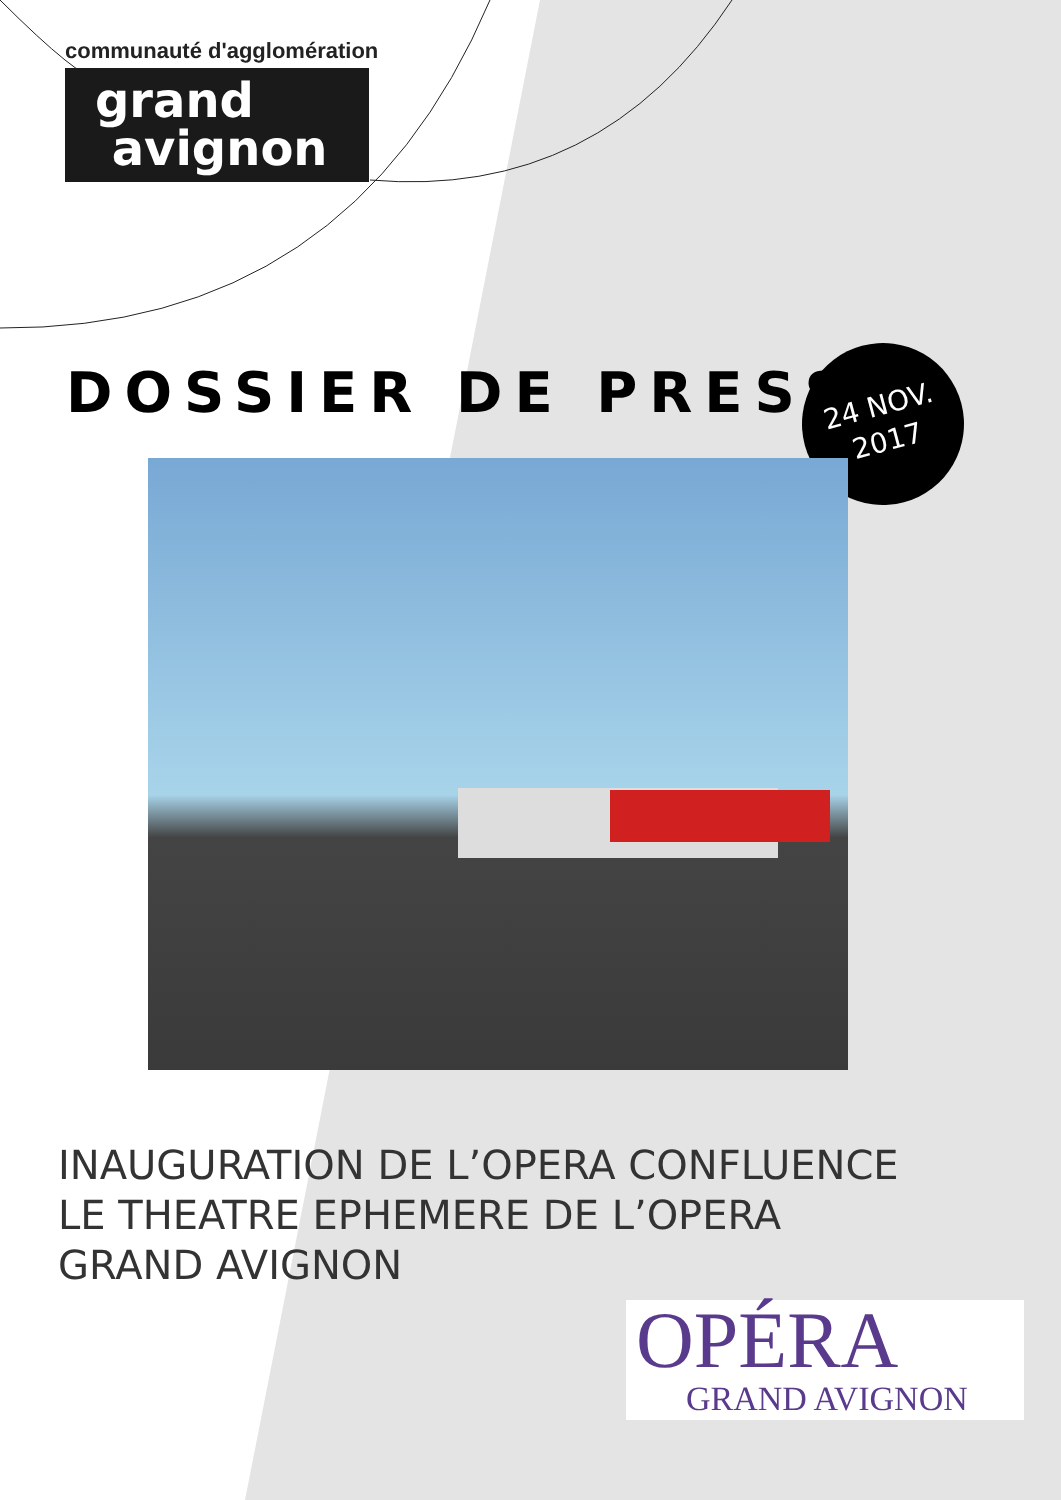communauté d'agglomération
grand
avignon
DOSSIER DE PRESSE
24 NOV.
2017
INAUGURATION DE L’OPERA CONFLUENCE
LE THEATRE EPHEMERE DE L’OPERA
GRAND AVIGNON
OPÉRA
GRAND AVIGNON